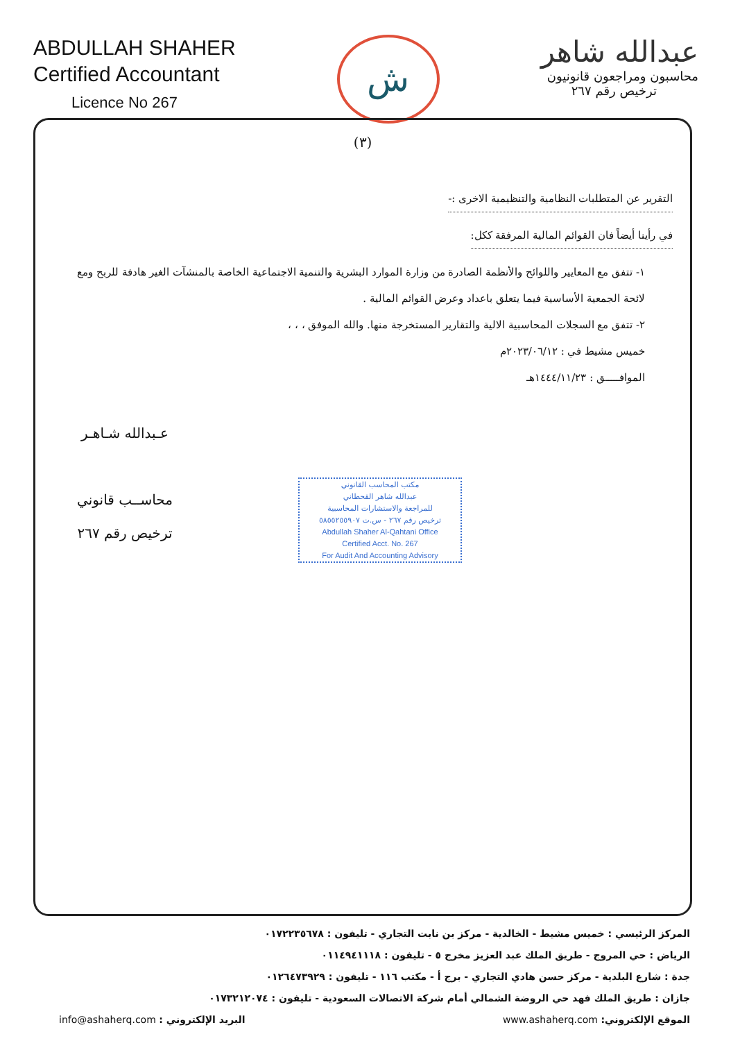ABDULLAH SHAHER
Certified Accountant
Licence No 267
ش
عبدالله شاهر
محاسبون ومراجعون قانونيون
ترخيص رقم ٢٦٧
(٣)
التقرير عن المتطلبات النظامية والتنظيمية الاخرى :-
في رأينا أيضاً فان القوائم المالية المرفقة ككل:
١- تتفق مع المعايير واللوائح والأنظمة الصادرة من وزارة الموارد البشرية والتنمية الاجتماعية الخاصة بالمنشآت الغير هادفة للربح ومع لائحة الجمعية الأساسية فيما يتعلق باعداد وعرض القوائم المالية .
٢- تتفق مع السجلات المحاسبية الالية والتقارير المستخرجة منها. والله الموفق ، ، ،
خميس مشيط في : ٢٠٢٣/٠٦/١٢م
الموافـــــق : ١٤٤٤/١١/٢٣هـ
عـبدالله شـاهـر
محاســب قانوني
ترخيص رقم ٢٦٧
مكتب المحاسب القانوني
عبدالله شاهر القحطاني
للمراجعة والاستشارات المحاسبية
ترخيص رقم ٢٦٧ - س.ت ٥٨٥٥٢٥٥٩٠٧
Abdullah Shaher Al-Qahtani Office
Certified Acct. No. 267
For Audit And Accounting Advisory
المركز الرئيسي : خميس مشيط - الخالدية - مركز بن نابت التجاري - تليفون : ٠١٧٢٢٣٥٦٧٨
الرياض : حي المروج - طريق الملك عبد العزيز مخرج ٥ - تليفون : ٠١١٤٩٤١١١٨
جدة : شارع البلدية - مركز حسن هادي التجاري - برج أ - مكتب ١١٦ - تليفون : ٠١٢٦٤٧٣٩٢٩
جازان : طريق الملك فهد حي الروضة الشمالي أمام شركة الاتصالات السعودية - تليفون : ٠١٧٣٢١٢٠٧٤
الموقع الإلكتروني: www.ashaherq.com البريد الإلكتروني : info@ashaherq.com